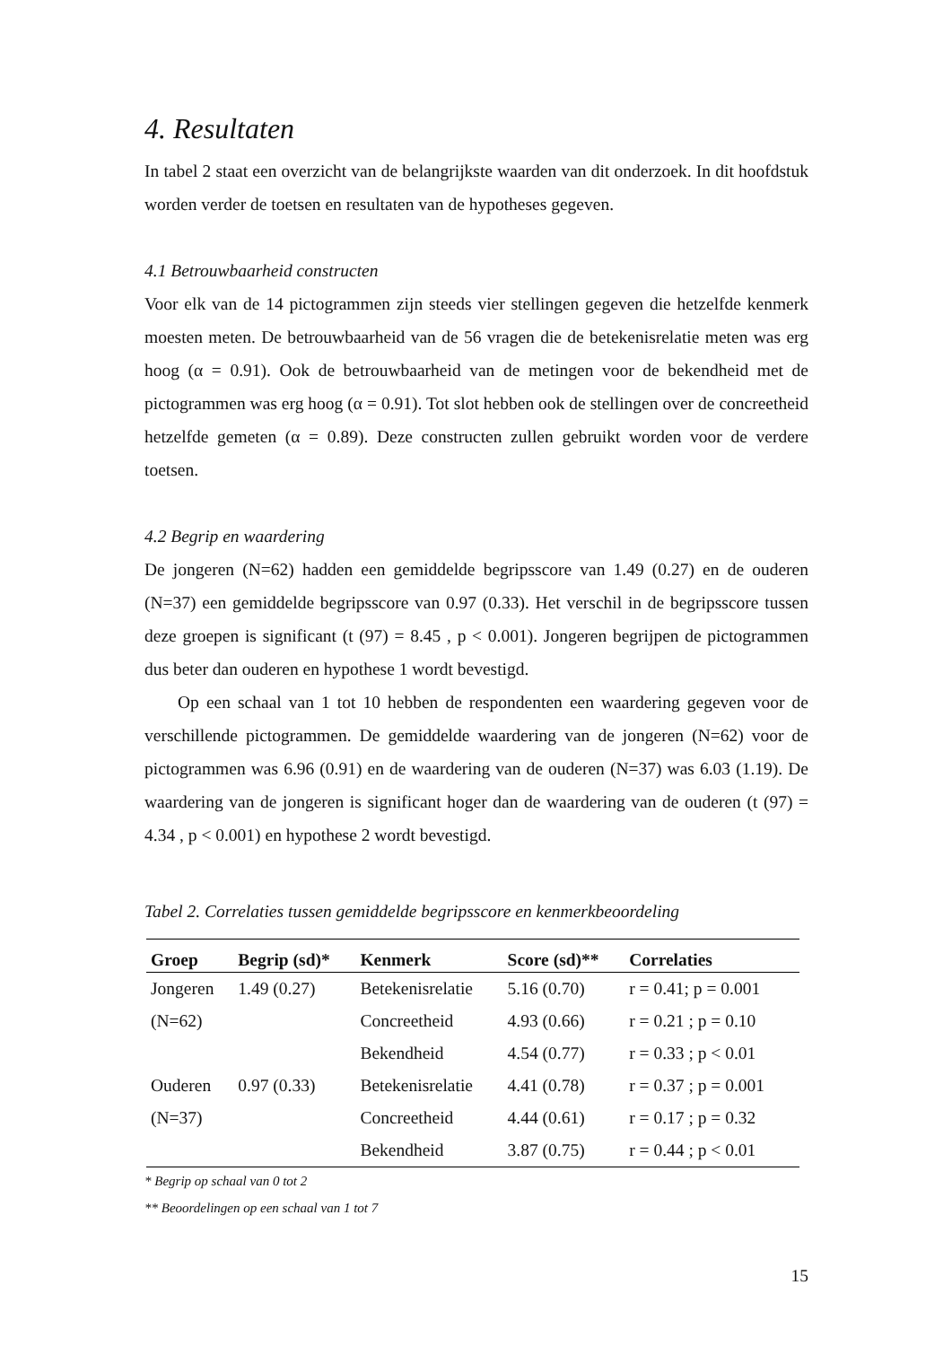4. Resultaten
In tabel 2 staat een overzicht van de belangrijkste waarden van dit onderzoek. In dit hoofdstuk worden verder de toetsen en resultaten van de hypotheses gegeven.
4.1 Betrouwbaarheid constructen
Voor elk van de 14 pictogrammen zijn steeds vier stellingen gegeven die hetzelfde kenmerk moesten meten. De betrouwbaarheid van de 56 vragen die de betekenisrelatie meten was erg hoog (α = 0.91). Ook de betrouwbaarheid van de metingen voor de bekendheid met de pictogrammen was erg hoog (α = 0.91). Tot slot hebben ook de stellingen over de concreetheid hetzelfde gemeten (α = 0.89). Deze constructen zullen gebruikt worden voor de verdere toetsen.
4.2 Begrip en waardering
De jongeren (N=62) hadden een gemiddelde begripsscore van 1.49 (0.27) en de ouderen (N=37) een gemiddelde begripsscore van 0.97 (0.33). Het verschil in de begripsscore tussen deze groepen is significant (t (97) = 8.45 , p < 0.001). Jongeren begrijpen de pictogrammen dus beter dan ouderen en hypothese 1 wordt bevestigd.
Op een schaal van 1 tot 10 hebben de respondenten een waardering gegeven voor de verschillende pictogrammen. De gemiddelde waardering van de jongeren (N=62) voor de pictogrammen was 6.96 (0.91) en de waardering van de ouderen (N=37) was 6.03 (1.19). De waardering van de jongeren is significant hoger dan de waardering van de ouderen (t (97) = 4.34 , p < 0.001) en hypothese 2 wordt bevestigd.
Tabel 2. Correlaties tussen gemiddelde begripsscore en kenmerkbeoordeling
| Groep | Begrip (sd)* | Kenmerk | Score (sd)** | Correlaties |
| --- | --- | --- | --- | --- |
| Jongeren | 1.49 (0.27) | Betekenisrelatie | 5.16 (0.70) | r = 0.41; p = 0.001 |
| (N=62) | | Concreetheid | 4.93 (0.66) | r = 0.21 ; p = 0.10 |
| | | Bekendheid | 4.54 (0.77) | r = 0.33 ; p < 0.01 |
| Ouderen | 0.97 (0.33) | Betekenisrelatie | 4.41 (0.78) | r = 0.37 ; p = 0.001 |
| (N=37) | | Concreetheid | 4.44 (0.61) | r = 0.17 ; p = 0.32 |
| | | Bekendheid | 3.87 (0.75) | r = 0.44 ; p < 0.01 |
* Begrip op schaal van 0 tot 2
** Beoordelingen op een schaal van 1 tot 7
15